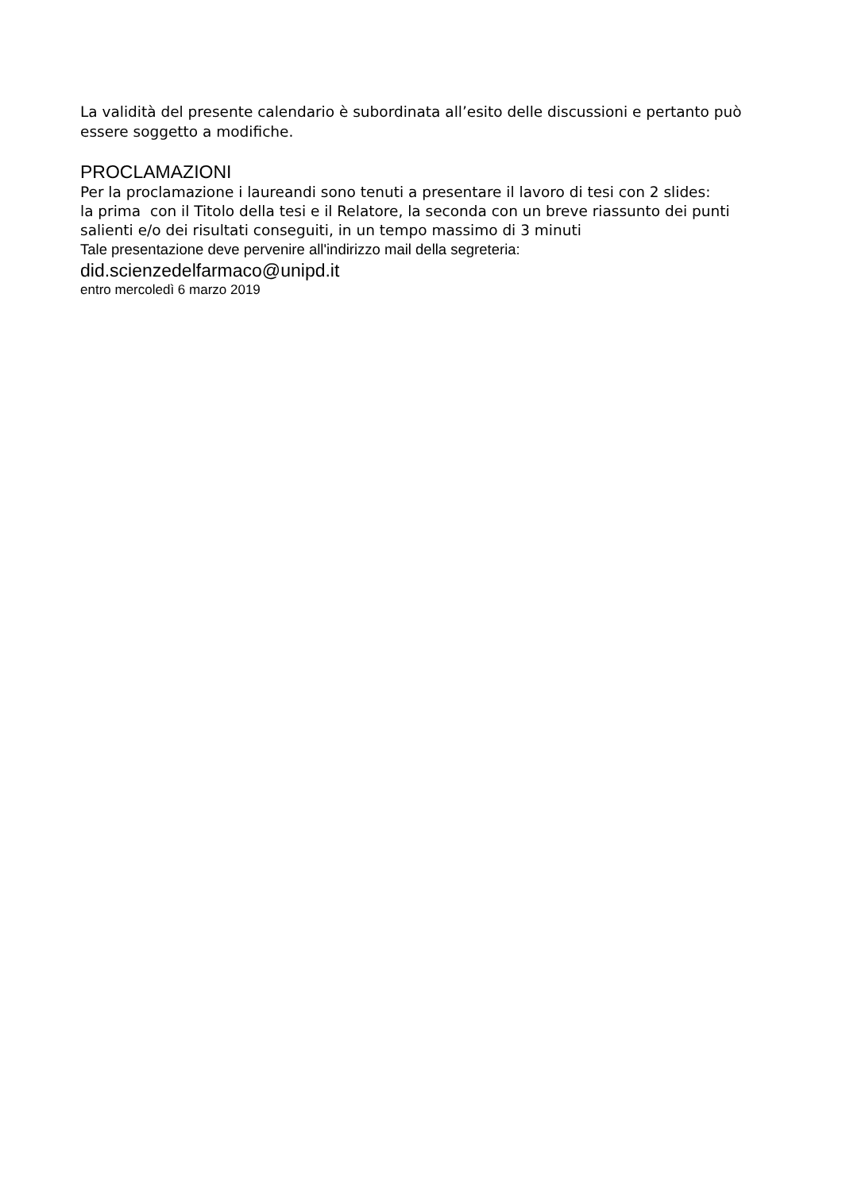La validità del presente calendario è subordinata all’esito delle discussioni e pertanto può essere soggetto a modifiche.
PROCLAMAZIONI
Per la proclamazione i laureandi sono tenuti a presentare il lavoro di tesi con 2 slides:
la prima con il Titolo della tesi e il Relatore, la seconda con un breve riassunto dei punti salienti e/o dei risultati conseguiti, in un tempo massimo di 3 minuti
Tale presentazione deve pervenire all'indirizzo mail della segreteria:
did.scienzedelfarmaco@unipd.it
entro mercoledì 6 marzo 2019